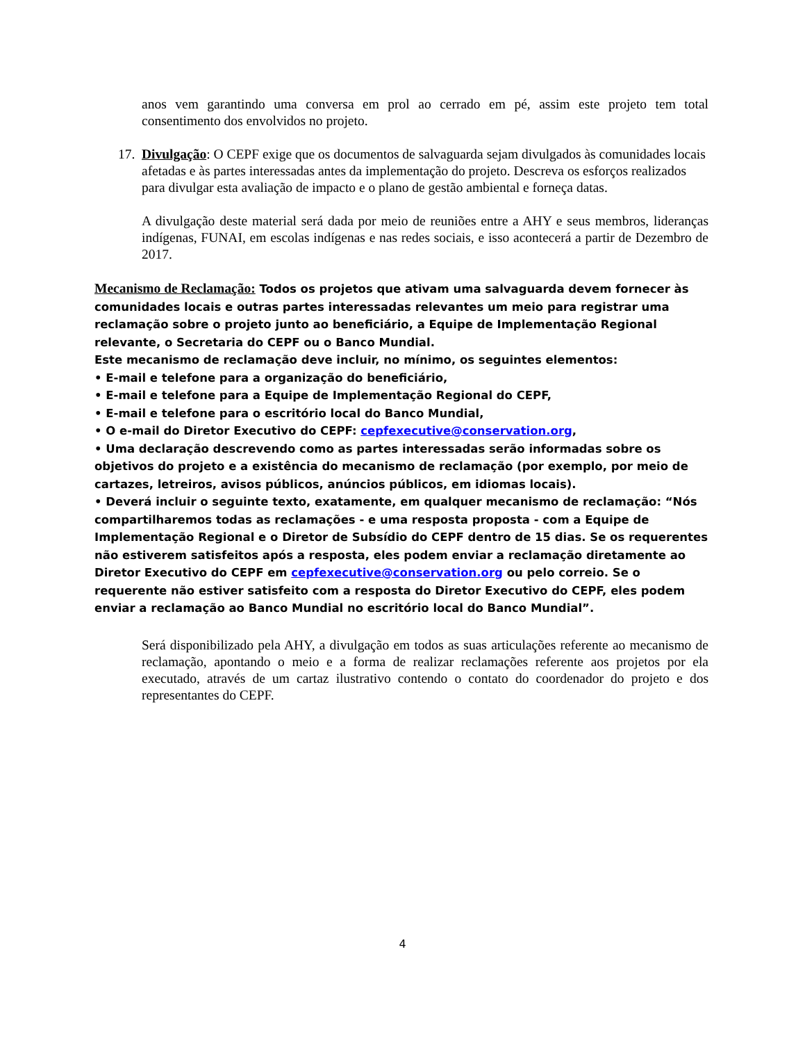anos vem garantindo uma conversa em prol ao cerrado em pé, assim este projeto tem total consentimento dos envolvidos no projeto.
17. Divulgação: O CEPF exige que os documentos de salvaguarda sejam divulgados às comunidades locais afetadas e às partes interessadas antes da implementação do projeto. Descreva os esforços realizados para divulgar esta avaliação de impacto e o plano de gestão ambiental e forneça datas.
A divulgação deste material será dada por meio de reuniões entre a AHY e seus membros, lideranças indígenas, FUNAI, em escolas indígenas e nas redes sociais, e isso acontecerá a partir de Dezembro de 2017.
Mecanismo de Reclamação: Todos os projetos que ativam uma salvaguarda devem fornecer às comunidades locais e outras partes interessadas relevantes um meio para registrar uma reclamação sobre o projeto junto ao beneficiário, a Equipe de Implementação Regional relevante, o Secretaria do CEPF ou o Banco Mundial.
Este mecanismo de reclamação deve incluir, no mínimo, os seguintes elementos:
• E-mail e telefone para a organização do beneficiário,
• E-mail e telefone para a Equipe de Implementação Regional do CEPF,
• E-mail e telefone para o escritório local do Banco Mundial,
• O e-mail do Diretor Executivo do CEPF: cepfexecutive@conservation.org,
• Uma declaração descrevendo como as partes interessadas serão informadas sobre os objetivos do projeto e a existência do mecanismo de reclamação (por exemplo, por meio de cartazes, letreiros, avisos públicos, anúncios públicos, em idiomas locais).
• Deverá incluir o seguinte texto, exatamente, em qualquer mecanismo de reclamação: “Nós compartilharemos todas as reclamações - e uma resposta proposta - com a Equipe de Implementação Regional e o Diretor de Subsídio do CEPF dentro de 15 dias. Se os requerentes não estiverem satisfeitos após a resposta, eles podem enviar a reclamação diretamente ao Diretor Executivo do CEPF em cepfexecutive@conservation.org ou pelo correio. Se o requerente não estiver satisfeito com a resposta do Diretor Executivo do CEPF, eles podem enviar a reclamação ao Banco Mundial no escritório local do Banco Mundial”.
Será disponibilizado pela AHY, a divulgação em todos as suas articulações referente ao mecanismo de reclamação, apontando o meio e a forma de realizar reclamações referente aos projetos por ela executado, através de um cartaz ilustrativo contendo o contato do coordenador do projeto e dos representantes do CEPF.
4